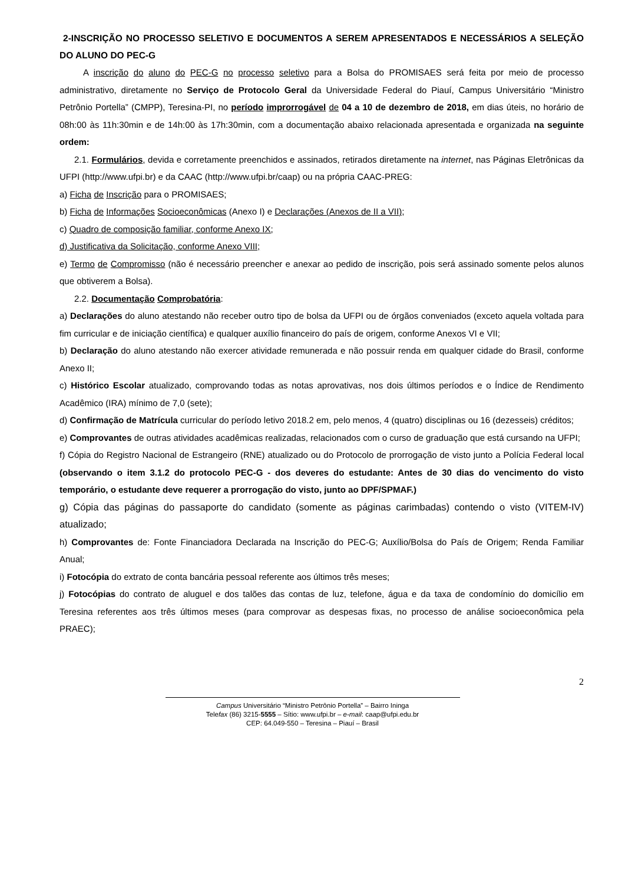2-INSCRIÇÃO NO PROCESSO SELETIVO E DOCUMENTOS A SEREM APRESENTADOS E NECESSÁRIOS A SELEÇÃO DO ALUNO DO PEC-G
A inscrição do aluno do PEC-G no processo seletivo para a Bolsa do PROMISAES será feita por meio de processo administrativo, diretamente no Serviço de Protocolo Geral da Universidade Federal do Piauí, Campus Universitário “Ministro Petrônio Portella” (CMPP), Teresina-PI, no período improrrogável de 04 a 10 de dezembro de 2018, em dias úteis, no horário de 08h:00 às 11h:30min e de 14h:00 às 17h:30min, com a documentação abaixo relacionada apresentada e organizada na seguinte ordem:
2.1. Formulários, devida e corretamente preenchidos e assinados, retirados diretamente na internet, nas Páginas Eletrônicas da UFPI (http://www.ufpi.br) e da CAAC (http://www.ufpi.br/caap) ou na própria CAAC-PREG:
a) Ficha de Inscrição para o PROMISAES;
b) Ficha de Informações Socioeconômicas (Anexo I) e Declarações (Anexos de II a VII);
c) Quadro de composição familiar, conforme Anexo IX;
d) Justificativa da Solicitação, conforme Anexo VIII;
e) Termo de Compromisso (não é necessário preencher e anexar ao pedido de inscrição, pois será assinado somente pelos alunos que obtiverem a Bolsa).
2.2. Documentação Comprobatória:
a) Declarações do aluno atestando não receber outro tipo de bolsa da UFPI ou de órgãos conveniados (exceto aquela voltada para fim curricular e de iniciação científica) e qualquer auxílio financeiro do país de origem, conforme Anexos VI e VII;
b) Declaração do aluno atestando não exercer atividade remunerada e não possuir renda em qualquer cidade do Brasil, conforme Anexo II;
c) Histórico Escolar atualizado, comprovando todas as notas aprovativas, nos dois últimos períodos e o Índice de Rendimento Acadêmico (IRA) mínimo de 7,0 (sete);
d) Confirmação de Matrícula curricular do período letivo 2018.2 em, pelo menos, 4 (quatro) disciplinas ou 16 (dezesseis) créditos;
e) Comprovantes de outras atividades acadêmicas realizadas, relacionados com o curso de graduação que está cursando na UFPI;
f) Cópia do Registro Nacional de Estrangeiro (RNE) atualizado ou do Protocolo de prorrogação de visto junto a Polícia Federal local (observando o item 3.1.2 do protocolo PEC-G - dos deveres do estudante: Antes de 30 dias do vencimento do visto temporário, o estudante deve requerer a prorrogação do visto, junto ao DPF/SPMAF.)
g) Cópia das páginas do passaporte do candidato (somente as páginas carimbadas) contendo o visto (VITEM-IV) atualizado;
h) Comprovantes de: Fonte Financiadora Declarada na Inscrição do PEC-G; Auxílio/Bolsa do País de Origem; Renda Familiar Anual;
i) Fotocópia do extrato de conta bancária pessoal referente aos últimos três meses;
j) Fotocópias do contrato de aluguel e dos talões das contas de luz, telefone, água e da taxa de condomínio do domicílio em Teresina referentes aos três últimos meses (para comprovar as despesas fixas, no processo de análise socioeconômica pela PRAEC);
2
Campus Universitário “Ministro Petrônio Portella” – Bairro Ininga
Telefax (86) 3215-5555 – Sítio: www.ufpi.br – e-mail: caap@ufpi.edu.br
CEP: 64.049-550 – Teresina – Piauí – Brasil